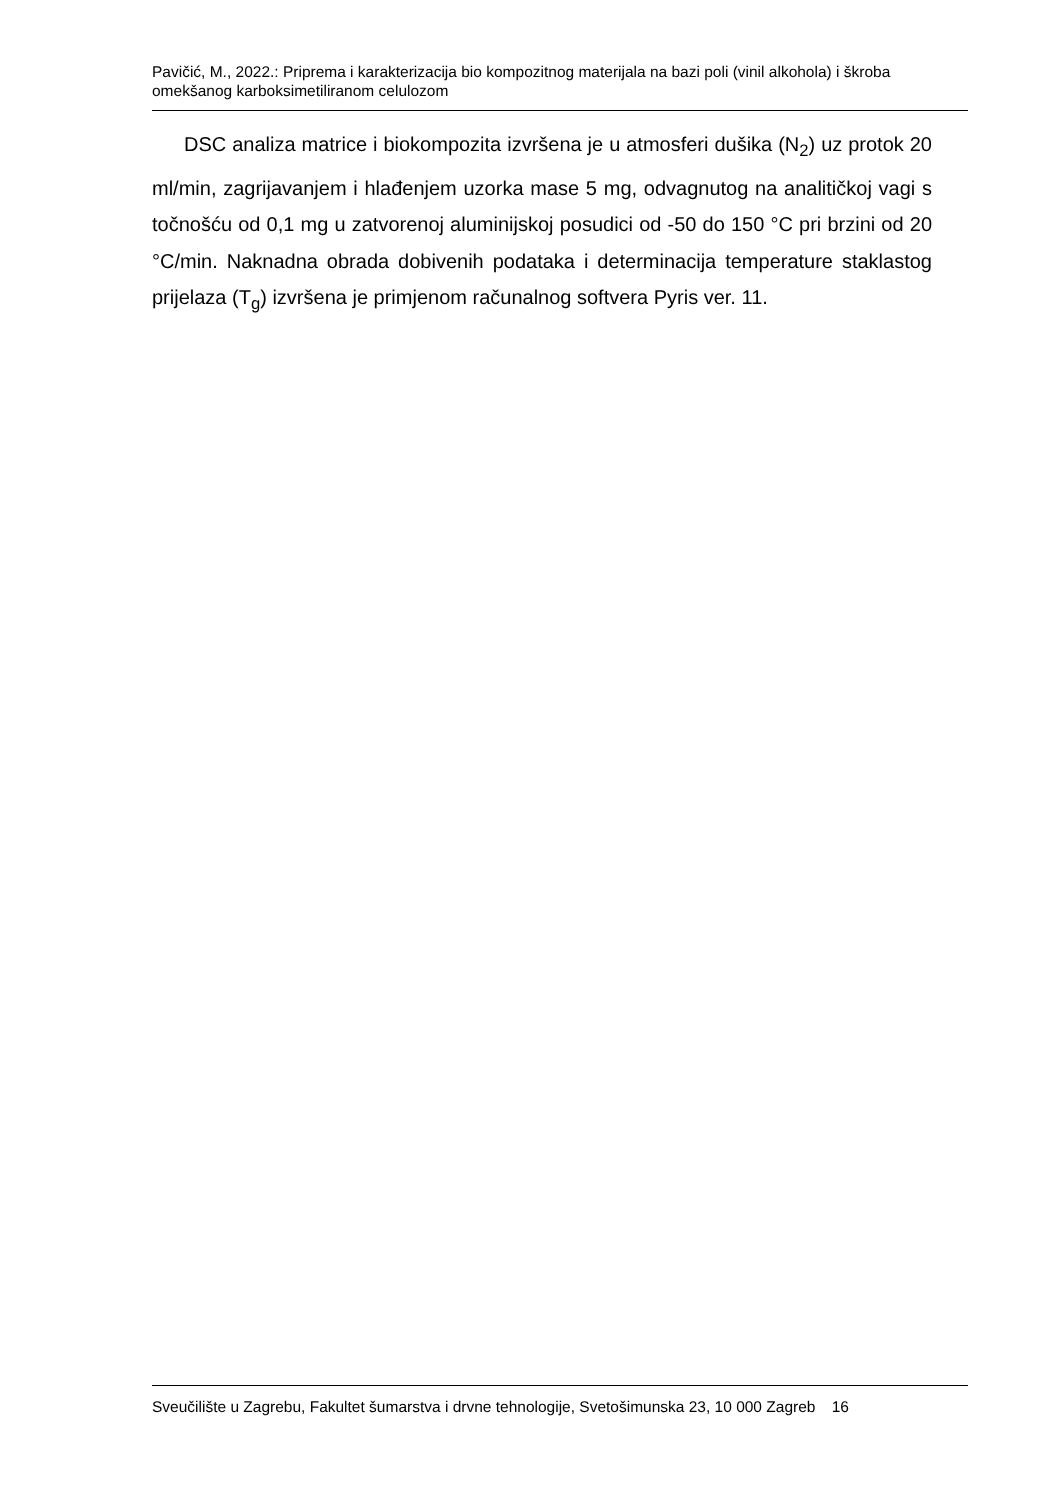Pavičić, M., 2022.: Priprema i karakterizacija bio kompozitnog materijala na bazi poli (vinil alkohola) i škroba omekšanog karboksimetiliranom celulozom
DSC analiza matrice i biokompozita izvršena je u atmosferi dušika (N<sub>2</sub>) uz protok 20 ml/min, zagrijavanjem i hlađenjem uzorka mase 5 mg, odvagnutog na analitičkoj vagi s točnošću od 0,1 mg u zatvorenoj aluminijskoj posudici od -50 do 150 °C pri brzini od 20 °C/min. Naknadna obrada dobivenih podataka i determinacija temperature staklastog prijelaza (T<sub>g</sub>) izvršena je primjenom računalnog softvera Pyris ver. 11.
Sveučilište u Zagrebu, Fakultet šumarstva i drvne tehnologije, Svetošimunska 23, 10 000 Zagreb 16